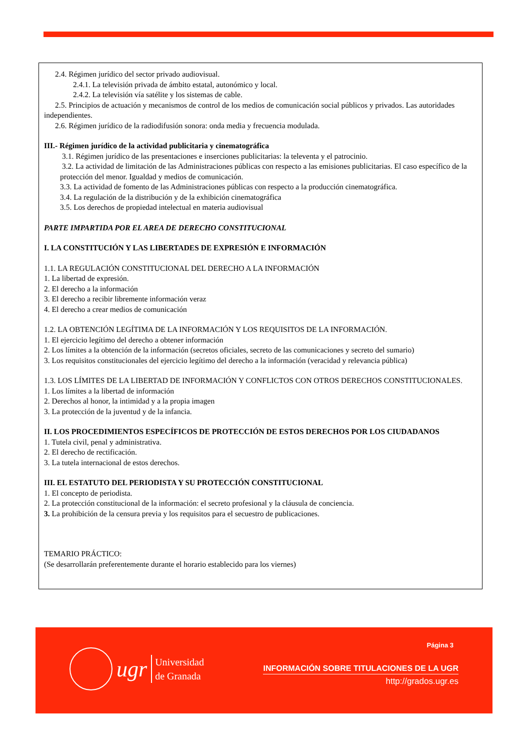2.4. Régimen jurídico del sector privado audiovisual.
2.4.1. La televisión privada de ámbito estatal, autonómico y local.
2.4.2. La televisión vía satélite y los sistemas de cable.
2.5. Principios de actuación y mecanismos de control de los medios de comunicación social públicos y privados. Las autoridades independientes.
2.6. Régimen jurídico de la radiodifusión sonora: onda media y frecuencia modulada.
III.- Régimen jurídico de la actividad publicitaria y cinematográfica
3.1. Régimen jurídico de las presentaciones e inserciones publicitarias: la televenta y el patrocinio.
3.2. La actividad de limitación de las Administraciones públicas con respecto a las emisiones publicitarias. El caso específico de la protección del menor. Igualdad y medios de comunicación.
3.3. La actividad de fomento de las Administraciones públicas con respecto a la producción cinematográfica.
3.4. La regulación de la distribución y de la exhibición cinematográfica
3.5. Los derechos de propiedad intelectual en materia audiovisual
PARTE IMPARTIDA POR EL AREA DE DERECHO CONSTITUCIONAL
I. LA CONSTITUCIÓN Y LAS LIBERTADES DE EXPRESIÓN E INFORMACIÓN
1.1. LA REGULACIÓN CONSTITUCIONAL DEL DERECHO A LA INFORMACIÓN
1. La libertad de expresión.
2. El derecho a la información
3. El derecho a recibir libremente información veraz
4. El derecho a crear medios de comunicación
1.2. LA OBTENCIÓN LEGÍTIMA DE LA INFORMACIÓN Y LOS REQUISITOS DE LA INFORMACIÓN.
1. El ejercicio legítimo del derecho a obtener información
2. Los límites a la obtención de la información (secretos oficiales, secreto de las comunicaciones y secreto del sumario)
3. Los requisitos constitucionales del ejercicio legítimo del derecho a la información (veracidad y relevancia pública)
1.3. LOS LÍMITES DE LA LIBERTAD DE INFORMACIÓN Y CONFLICTOS CON OTROS DERECHOS CONSTITUCIONALES.
1. Los límites a la libertad de información
2. Derechos al honor, la intimidad y a la propia imagen
3. La protección de la juventud y de la infancia.
II. LOS PROCEDIMIENTOS ESPECÍFICOS DE PROTECCIÓN DE ESTOS DERECHOS POR LOS CIUDADANOS
1. Tutela civil, penal y administrativa.
2. El derecho de rectificación.
3. La tutela internacional de estos derechos.
III. EL ESTATUTO DEL PERIODISTA Y SU PROTECCIÓN CONSTITUCIONAL
1. El concepto de periodista.
2. La protección constitucional de la información: el secreto profesional y la cláusula de conciencia.
3. La prohibición de la censura previa y los requisitos para el secuestro de publicaciones.
TEMARIO PRÁCTICO:
(Se desarrollarán preferentemente durante el horario establecido para los viernes)
ugr
Universidad
de Granada
Página 3
INFORMACIÓN SOBRE TITULACIONES DE LA UGR
http://grados.ugr.es